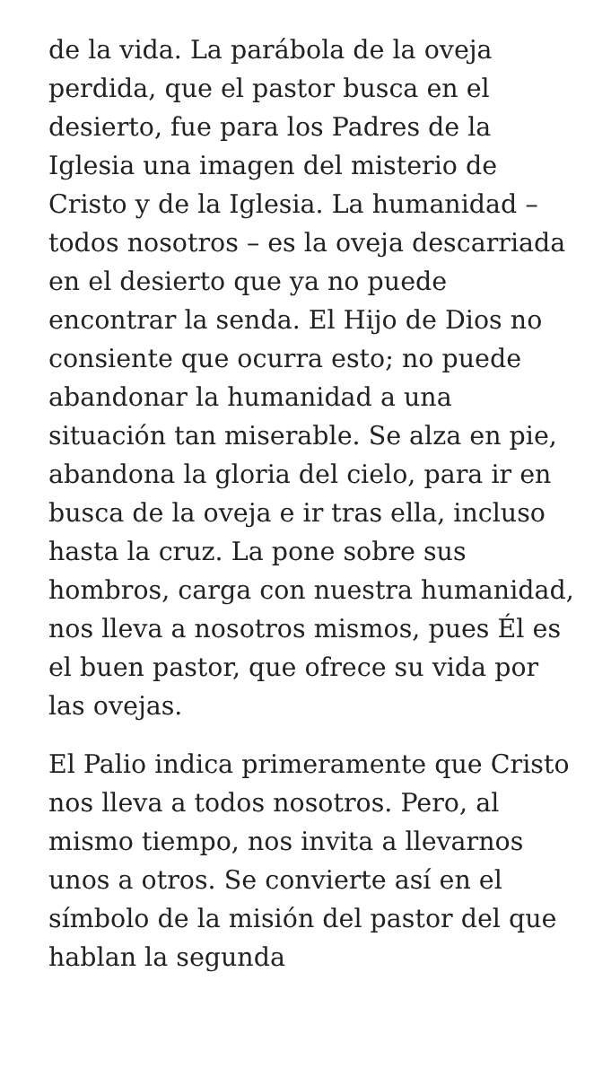de la vida. La parábola de la oveja perdida, que el pastor busca en el desierto, fue para los Padres de la Iglesia una imagen del misterio de Cristo y de la Iglesia. La humanidad – todos nosotros – es la oveja descarriada en el desierto que ya no puede encontrar la senda. El Hijo de Dios no consiente que ocurra esto; no puede abandonar la humanidad a una situación tan miserable. Se alza en pie, abandona la gloria del cielo, para ir en busca de la oveja e ir tras ella, incluso hasta la cruz. La pone sobre sus hombros, carga con nuestra humanidad, nos lleva a nosotros mismos, pues Él es el buen pastor, que ofrece su vida por las ovejas.
El Palio indica primeramente que Cristo nos lleva a todos nosotros. Pero, al mismo tiempo, nos invita a llevarnos unos a otros. Se convierte así en el símbolo de la misión del pastor del que hablan la segunda